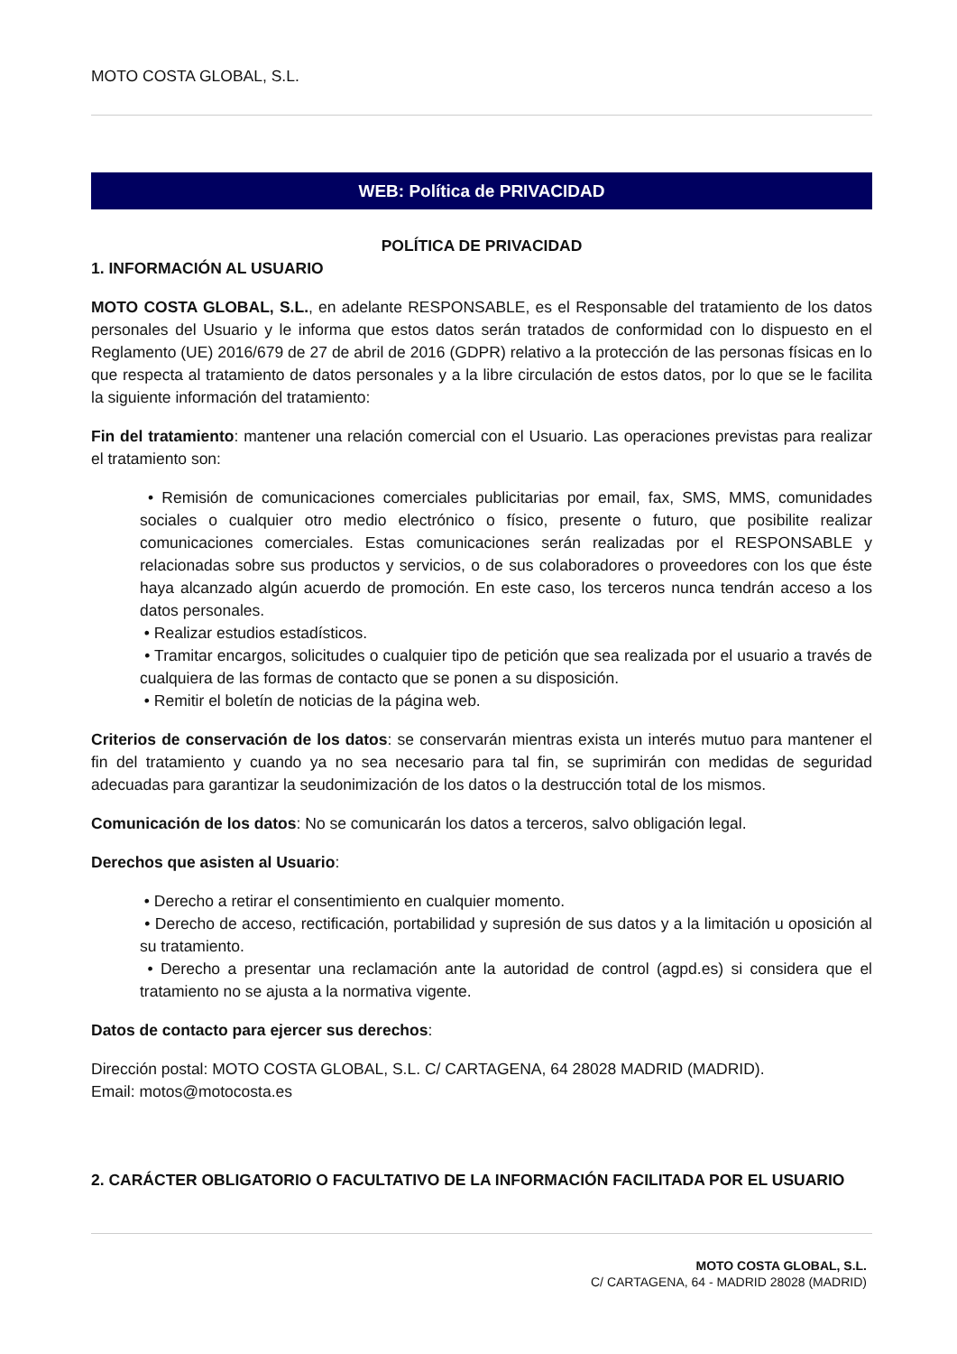MOTO COSTA GLOBAL, S.L.
WEB: Política de PRIVACIDAD
POLÍTICA DE PRIVACIDAD
1. INFORMACIÓN AL USUARIO
MOTO COSTA GLOBAL, S.L., en adelante RESPONSABLE, es el Responsable del tratamiento de los datos personales del Usuario y le informa que estos datos serán tratados de conformidad con lo dispuesto en el Reglamento (UE) 2016/679 de 27 de abril de 2016 (GDPR) relativo a la protección de las personas físicas en lo que respecta al tratamiento de datos personales y a la libre circulación de estos datos, por lo que se le facilita la siguiente información del tratamiento:
Fin del tratamiento: mantener una relación comercial con el Usuario. Las operaciones previstas para realizar el tratamiento son:
• Remisión de comunicaciones comerciales publicitarias por email, fax, SMS, MMS, comunidades sociales o cualquier otro medio electrónico o físico, presente o futuro, que posibilite realizar comunicaciones comerciales. Estas comunicaciones serán realizadas por el RESPONSABLE y relacionadas sobre sus productos y servicios, o de sus colaboradores o proveedores con los que éste haya alcanzado algún acuerdo de promoción. En este caso, los terceros nunca tendrán acceso a los datos personales.
• Realizar estudios estadísticos.
• Tramitar encargos, solicitudes o cualquier tipo de petición que sea realizada por el usuario a través de cualquiera de las formas de contacto que se ponen a su disposición.
• Remitir el boletín de noticias de la página web.
Criterios de conservación de los datos: se conservarán mientras exista un interés mutuo para mantener el fin del tratamiento y cuando ya no sea necesario para tal fin, se suprimirán con medidas de seguridad adecuadas para garantizar la seudonimización de los datos o la destrucción total de los mismos.
Comunicación de los datos: No se comunicarán los datos a terceros, salvo obligación legal.
Derechos que asisten al Usuario:
• Derecho a retirar el consentimiento en cualquier momento.
• Derecho de acceso, rectificación, portabilidad y supresión de sus datos y a la limitación u oposición al su tratamiento.
• Derecho a presentar una reclamación ante la autoridad de control (agpd.es) si considera que el tratamiento no se ajusta a la normativa vigente.
Datos de contacto para ejercer sus derechos:
Dirección postal: MOTO COSTA GLOBAL, S.L. C/ CARTAGENA, 64 28028 MADRID (MADRID).
Email: motos@motocosta.es
2. CARÁCTER OBLIGATORIO O FACULTATIVO DE LA INFORMACIÓN FACILITADA POR EL USUARIO
MOTO COSTA GLOBAL, S.L.
C/ CARTAGENA, 64 - MADRID 28028 (MADRID)